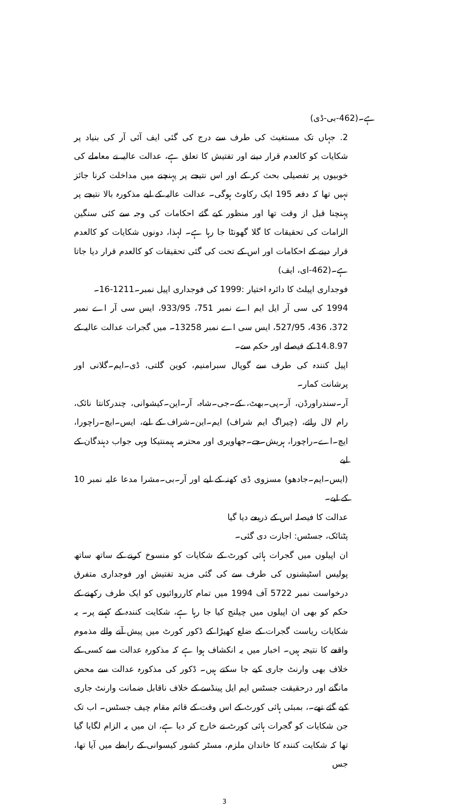ہے۔(462-بی-ڈی)
2. جہاں تک مستغیث کی طرف سے درج کی گئی ایف آئی آر کی بنیاد پر شکایات کو کالعدم قرار دینے اور تفتیش کا تعلق ہے، عدالت عالیہ نے معاملے کی خوبیوں پر تفصیلی بحث کر کے اور اس نتیجے پر پہنچنے میں مداخلت کرنا جائز نہیں تھا کہ دفعہ 195 ایک رکاوٹ ہوگی۔ عدالت عالیہ کے لیے مذکورہ بالا نتیجے پر پہنچنا قبل از وقت تھا اور منظور کیے گئے احکامات کی وجہ سے کئی سنگین الزامات کی تحقیقات کا گلا گھونٹا جا رہا ہے۔ لہذا، دونوں شکایات کو کالعدم قرار دینے کے احکامات اور اس کے تحت کی گئی تحقیقات کو کالعدم قرار دیا جاتا ہے۔(462-ای، ایف)
فوجداری اپیلٹ کا دائرہ اختیار :1999 کی فوجداری اپیل نمبر۔1211-16۔
1994 کی سی آر ایل ایم اے نمبر 751، 933/95، ایس سی آر اے نمبر 372، 436، 527/95، ایس سی اے نمبر 13258۔ میں گجرات عدالت عالیہ کے 14.8.97 کے فیصلے اور حکم سے۔
اپیل کنندہ کی طرف سے گوپال سبرامنیم، کوین گلتی، ڈی۔ایم۔گلانی اور پرشانت کمار۔
آر۔سندراورڈن، آر۔پی۔بھٹ، کے۔جی۔شاہ، آر۔این۔کیشوانی، چندرکانتا نائک، رام لال رائے، (چیراگ ایم شراف) ایم۔این۔شراف کے لیے، ایس۔ایچ۔راچورا، ایچ۔اے۔راچورا، ہریش۔جے۔جھاویری اور محترمہ ہیمنتیکا وہی جواب دہندگان کے لیے
(ایس۔ایم۔جادھو) مسزوی ڈی کھنہ کے لیے اور آر۔بی۔مشرا مدعا علیہ نمبر 10 کے لیے۔
عدالت کا فیصلہ اس کے ذریعے دیا گیا
پٹنائک، جسٹس: اجازت دی گئی۔
ان اپیلوں میں گجرات ہائی کورٹ کے شکایات کو منسوخ کرنے کے ساتھ ساتھ پولیس اسٹیشنوں کی طرف سے کی گئی مزید تفتیش اور فوجداری متفرق درخواست نمبر 5722 آف 1994 میں تمام کارروائیوں کو ایک طرف رکھنے کے حکم کو بھی ان اپیلوں میں چیلنج کیا جا رہا ہے، شکایت کنندہ کے کہنے پر۔ یہ شکایات ریاست گجرات کے ضلع کھیڑا کے ڈکور کورٹ میں پیش آنے والے مذموم واقعے کا نتیجہ ہیں۔ اخبار میں یہ انکشاف ہوا ہے کہ مذکورہ عدالت سے کسی کے خلاف بھی وارنٹ جاری کیے جا سکتے ہیں۔ ڈکور کی مذکورہ عدالت سے محض مانگنے اور درحقیقت جسٹس ایم ایل پینڈسے کے خلاف ناقابل ضمانت وارنٹ جاری کیے گئے تھے۔، بمبئی ہائی کورٹ کے اس وقت کے قائم مقام چیف جسٹس۔ اب تک جن شکایات کو گجرات ہائی کورٹ نے خارج کر دیا ہے، ان میں یہ الزام لگایا گیا تھا کہ شکایت کنندہ کا خاندان ملزم، مسٹر کشور کیسوانی کے رابطے میں آیا تھا، جس
3